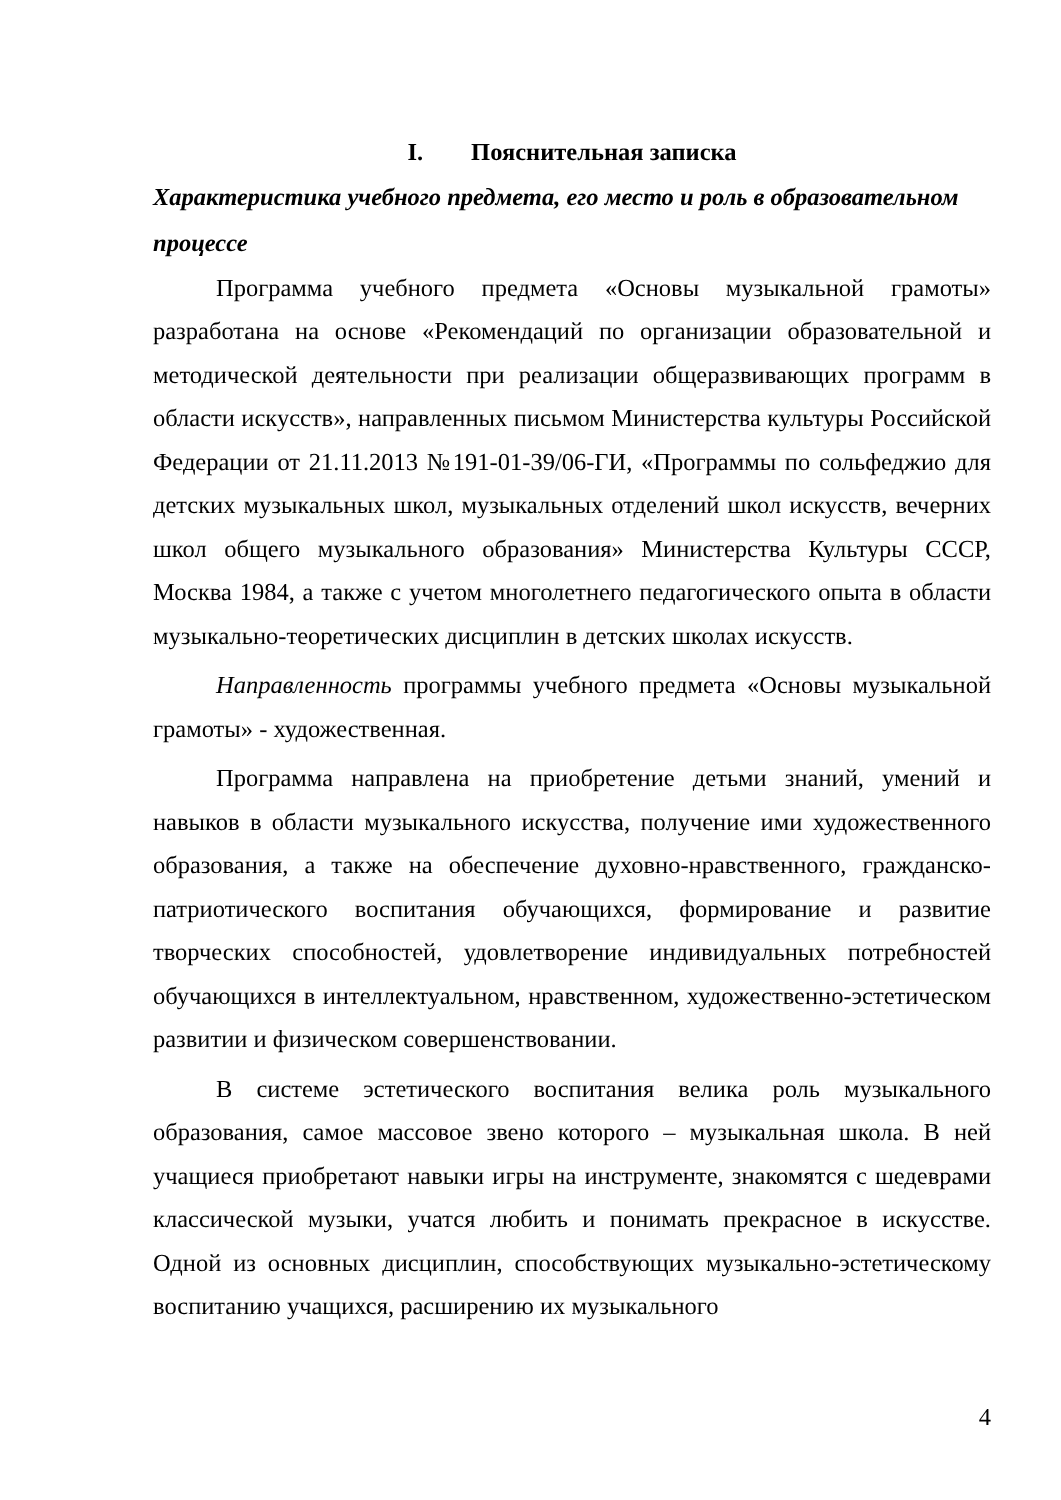I. Пояснительная записка
Характеристика учебного предмета, его место и роль в образовательном процессе
Программа учебного предмета «Основы музыкальной грамоты» разработана на основе «Рекомендаций по организации образовательной и методической деятельности при реализации общеразвивающих программ в области искусств», направленных письмом Министерства культуры Российской Федерации от 21.11.2013 №191-01-39/06-ГИ, «Программы по сольфеджио для детских музыкальных школ, музыкальных отделений школ искусств, вечерних школ общего музыкального образования» Министерства Культуры СССР, Москва 1984, а также с учетом многолетнего педагогического опыта в области музыкально-теоретических дисциплин в детских школах искусств.
Направленность программы учебного предмета «Основы музыкальной грамоты» - художественная.
Программа направлена на приобретение детьми знаний, умений и навыков в области музыкального искусства, получение ими художественного образования, а также на обеспечение духовно-нравственного, гражданско-патриотического воспитания обучающихся, формирование и развитие творческих способностей, удовлетворение индивидуальных потребностей обучающихся в интеллектуальном, нравственном, художественно-эстетическом развитии и физическом совершенствовании.
В системе эстетического воспитания велика роль музыкального образования, самое массовое звено которого – музыкальная школа. В ней учащиеся приобретают навыки игры на инструменте, знакомятся с шедеврами классической музыки, учатся любить и понимать прекрасное в искусстве. Одной из основных дисциплин, способствующих музыкально-эстетическому воспитанию учащихся, расширению их музыкального
4